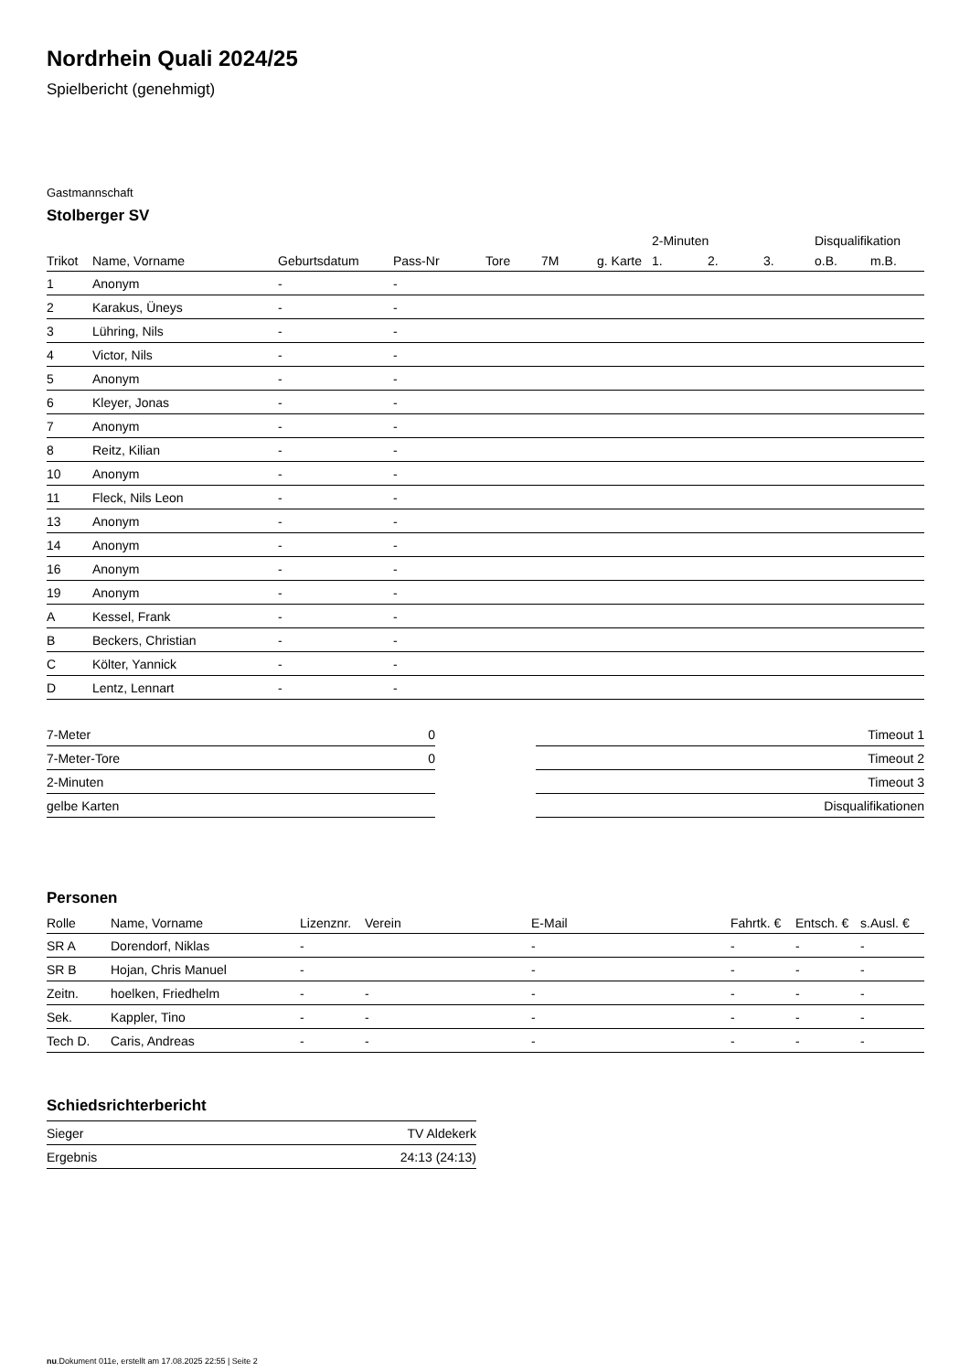Nordrhein Quali 2024/25
Spielbericht (genehmigt)
Gastmannschaft
Stolberger SV
| | | | | | | | 2-Minuten | | | Disqualifikation | |
| --- | --- | --- | --- | --- | --- | --- | --- | --- | --- | --- | --- |
| Trikot | Name, Vorname | Geburtsdatum | Pass-Nr | Tore | 7M | g. Karte | 1. | 2. | 3. | o.B. | m.B. |
| 1 | Anonym | - | - | | | | | | | | |
| 2 | Karakus, Üneys | - | - | | | | | | | | |
| 3 | Lühring, Nils | - | - | | | | | | | | |
| 4 | Victor, Nils | - | - | | | | | | | | |
| 5 | Anonym | - | - | | | | | | | | |
| 6 | Kleyer, Jonas | - | - | | | | | | | | |
| 7 | Anonym | - | - | | | | | | | | |
| 8 | Reitz, Kilian | - | - | | | | | | | | |
| 10 | Anonym | - | - | | | | | | | | |
| 11 | Fleck, Nils Leon | - | - | | | | | | | | |
| 13 | Anonym | - | - | | | | | | | | |
| 14 | Anonym | - | - | | | | | | | | |
| 16 | Anonym | - | - | | | | | | | | |
| 19 | Anonym | - | - | | | | | | | | |
| A | Kessel, Frank | - | - | | | | | | | | |
| B | Beckers, Christian | - | - | | | | | | | | |
| C | Költer, Yannick | - | - | | | | | | | | |
| D | Lentz, Lennart | - | - | | | | | | | | |
| 7-Meter | 0 |
| 7-Meter-Tore | 0 |
| 2-Minuten | |
| gelbe Karten | |
| Timeout 1 |
| Timeout 2 |
| Timeout 3 |
| Disqualifikationen |
Personen
| Rolle | Name, Vorname | Lizenznr. | Verein | E-Mail | Fahrtk. € | Entsch. € | s.Ausl. € |
| --- | --- | --- | --- | --- | --- | --- | --- |
| SR A | Dorendorf, Niklas | - | | - | - | - | - |
| SR B | Hojan, Chris Manuel | - | | - | - | - | - |
| Zeitn. | hoelken, Friedhelm | - | - | - | - | - | - |
| Sek. | Kappler, Tino | - | - | - | - | - | - |
| Tech D. | Caris, Andreas | - | - | - | - | - | - |
Schiedsrichterbericht
| Sieger | TV Aldekerk |
| Ergebnis | 24:13 (24:13) |
nu.Dokument 011e, erstellt am 17.08.2025 22:55 | Seite 2